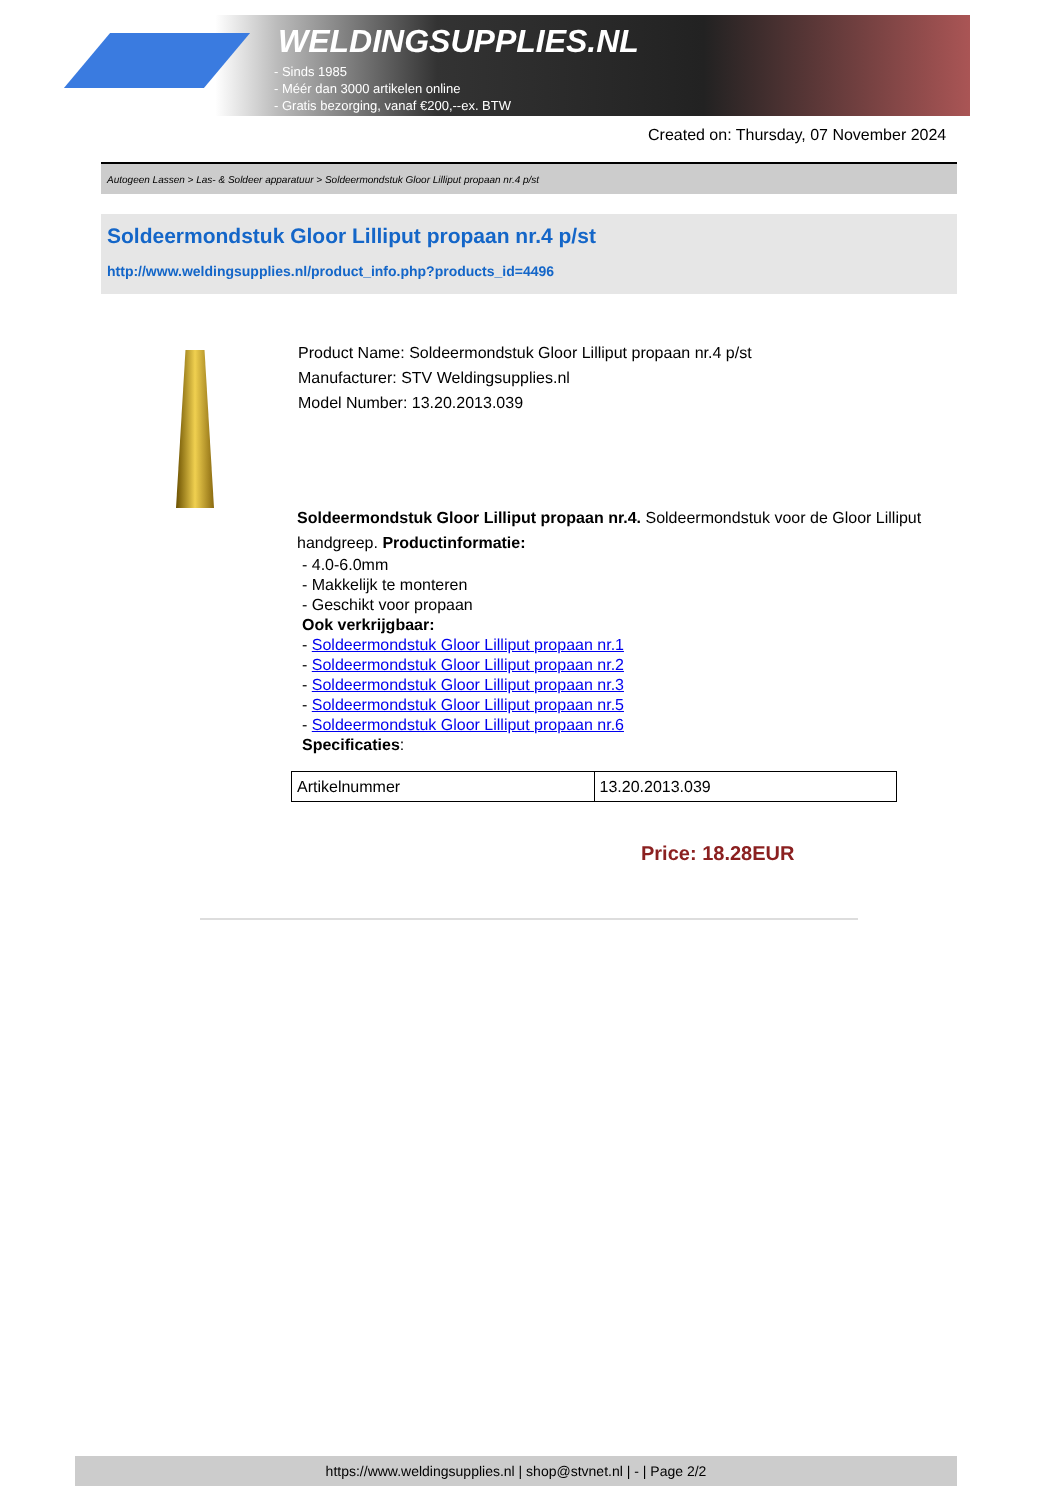WELDINGSUPPLIES.NL
- Sinds 1985
- Méér dan 3000 artikelen online
- Gratis bezorging, vanaf €200,--ex. BTW
Created on: Thursday, 07 November 2024
Autogeen Lassen > Las- & Soldeer apparatuur > Soldeermondstuk Gloor Lilliput propaan nr.4 p/st
Soldeermondstuk Gloor Lilliput propaan nr.4 p/st
http://www.weldingsupplies.nl/product_info.php?products_id=4496
Product Name: Soldeermondstuk Gloor Lilliput propaan nr.4 p/st
Manufacturer: STV Weldingsupplies.nl
Model Number: 13.20.2013.039
Soldeermondstuk Gloor Lilliput propaan nr.4. Soldeermondstuk voor de Gloor Lilliput handgreep. Productinformatie:
- 4.0-6.0mm
- Makkelijk te monteren
- Geschikt voor propaan
Ook verkrijgbaar:
- Soldeermondstuk Gloor Lilliput propaan nr.1
- Soldeermondstuk Gloor Lilliput propaan nr.2
- Soldeermondstuk Gloor Lilliput propaan nr.3
- Soldeermondstuk Gloor Lilliput propaan nr.5
- Soldeermondstuk Gloor Lilliput propaan nr.6
Specificaties:
| Artikelnummer | 13.20.2013.039 |
Price: 18.28EUR
https://www.weldingsupplies.nl | shop@stvnet.nl | - | Page 2/2